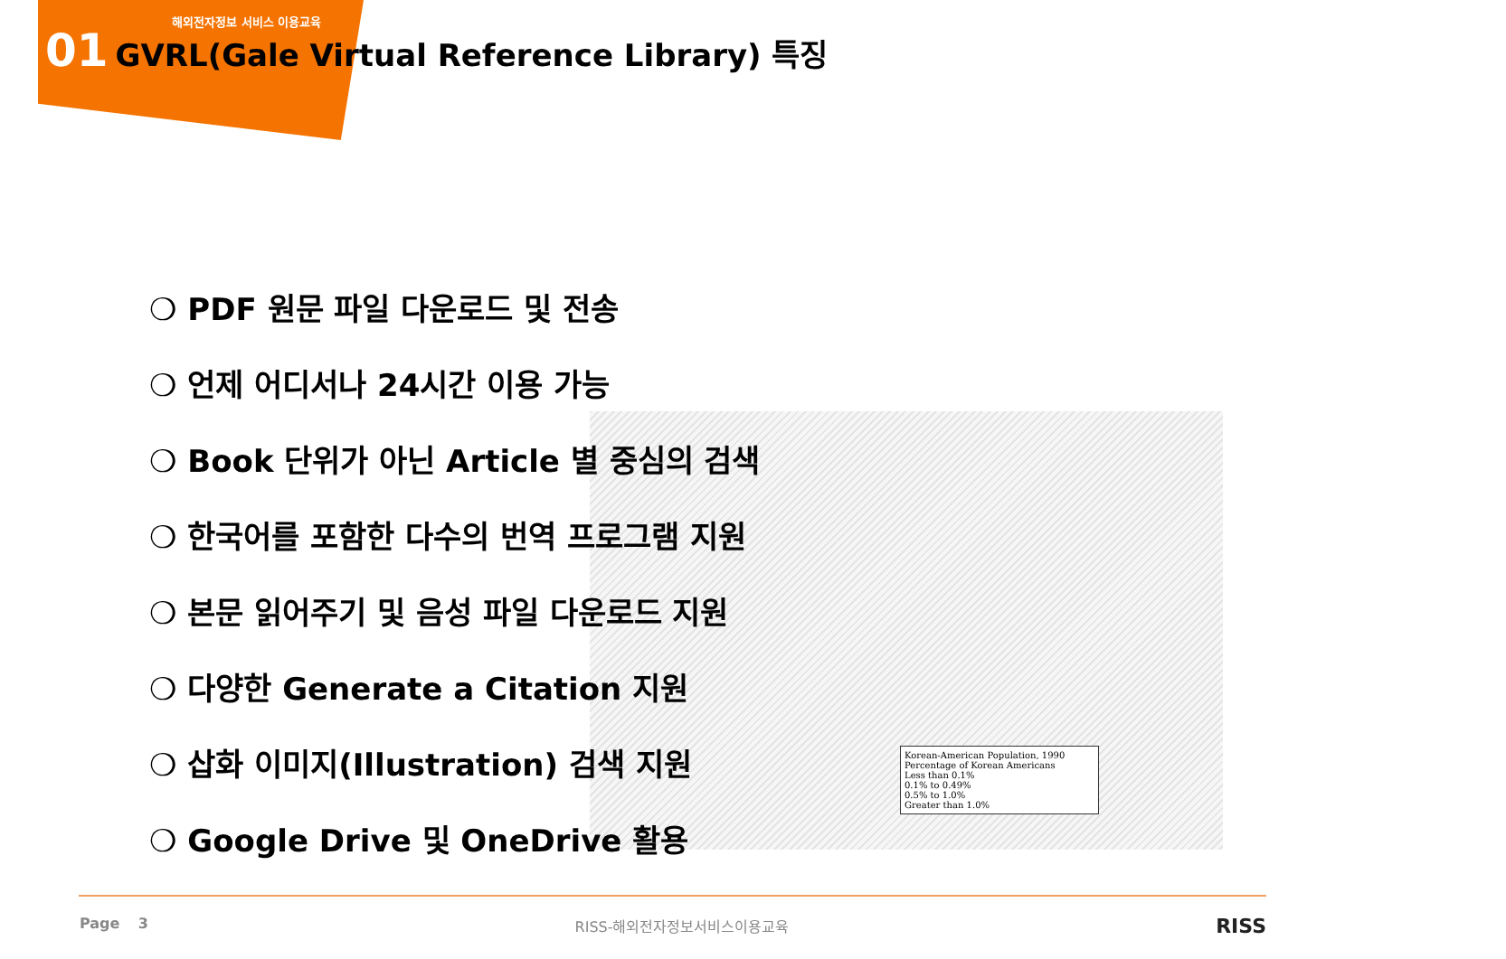해외전자정보 서비스 이용교육
01 GVRL(Gale Virtual Reference Library) 특징
Korean-American Population, 1990
Percentage of Korean Americans
Less than 0.1%
0.1% to 0.49%
0.5% to 1.0%
Greater than 1.0%
❍ PDF 원문 파일 다운로드 및 전송
❍ 언제 어디서나 24시간 이용 가능
❍ Book 단위가 아닌 Article 별 중심의 검색
❍ 한국어를 포함한 다수의 번역 프로그램 지원
❍ 본문 읽어주기 및 음성 파일 다운로드 지원
❍ 다양한 Generate a Citation 지원
❍ 삽화 이미지(Illustration) 검색 지원
❍ Google Drive 및 OneDrive 활용
Page 3 RISS-해외전자정보서비스이용교육 RISS